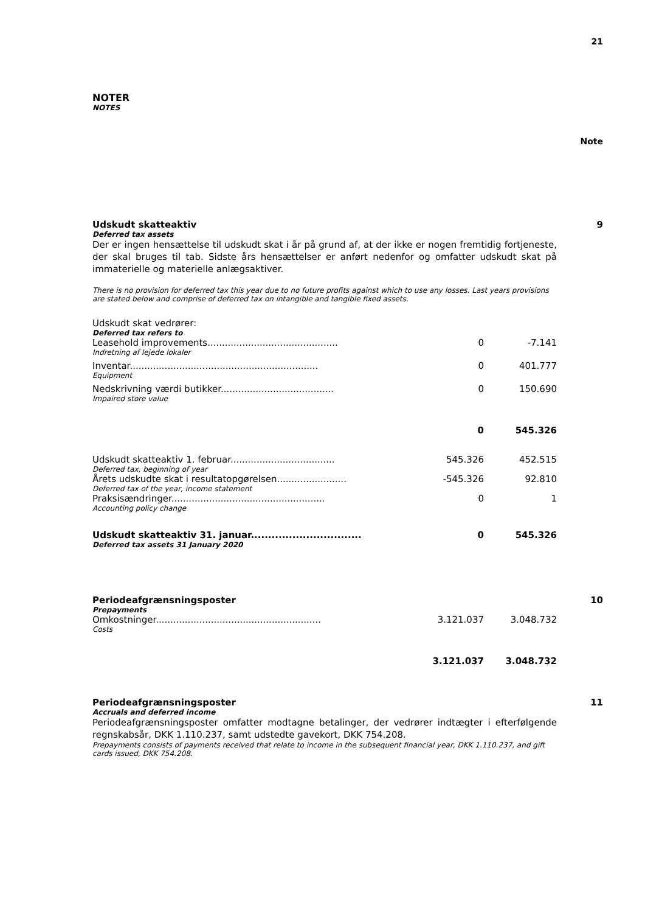21
NOTER
NOTES
Note
Udskudt skatteaktiv 9
Deferred tax assets
Der er ingen hensættelse til udskudt skat i år på grund af, at der ikke er nogen fremtidig fortjeneste, der skal bruges til tab. Sidste års hensættelser er anført nedenfor og omfatter udskudt skat på immaterielle og materielle anlægsaktiver.
There is no provision for deferred tax this year due to no future profits against which to use any losses. Last years provisions are stated below and comprise of deferred tax on intangible and tangible fixed assets.
Udskudt skat vedrører:
Deferred tax refers to
| Leasehold improvements............................................. | 0 | -7.141 |
| Indretning af lejede lokaler | | |
| Inventar................................................................. | 0 | 401.777 |
| Equipment | | |
| Nedskrivning værdi butikker....................................... | 0 | 150.690 |
| Impaired store value | | |
| | 0 | 545.326 |
| Udskudt skatteaktiv 1. februar.................................... | 545.326 | 452.515 |
| Deferred tax, beginning of year | | |
| Årets udskudte skat i resultatopgørelsen........................ | -545.326 | 92.810 |
| Deferred tax of the year, income statement | | |
| Praksisændringer..................................................... | 0 | 1 |
| Accounting policy change | | |
| Udskudt skatteaktiv 31. januar................................ | 0 | 545.326 |
| Deferred tax assets 31 January 2020 | | |
Periodeafgrænsningsposter 10
Prepayments
| Omkostninger......................................................... | 3.121.037 | 3.048.732 |
| Costs | | |
| | 3.121.037 | 3.048.732 |
Periodeafgrænsningsposter 11
Accruals and deferred income
Periodeafgrænsningsposter omfatter modtagne betalinger, der vedrører indtægter i efterfølgende regnskabsår, DKK 1.110.237, samt udstedte gavekort, DKK 754.208.
Prepayments consists of payments received that relate to income in the subsequent financial year, DKK 1.110.237, and gift cards issued, DKK 754.208.